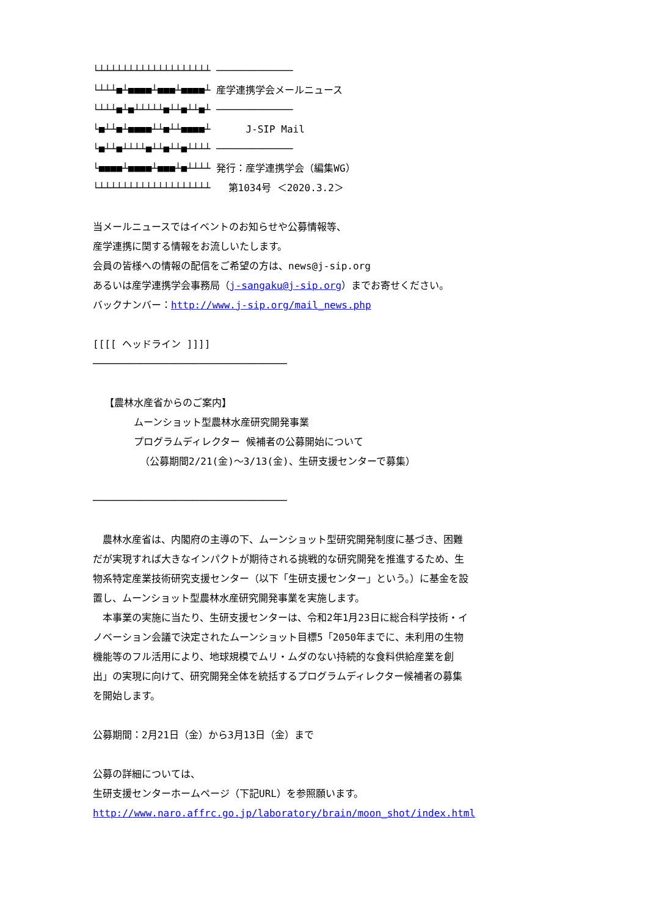└┴┴┴┴┴┴┴┴┴┴┴┴┴┴┴┴┴┴┴ ─────────────
└┴┴┴■┴■■■■┴■■■┴■■■■┴ 産学連携学会メールニュース
└┴┴┴■┴■┴┴┴┴┴■┴┴■┴┴■┴ ─────────────
└■┴┴■┴■■■■┴┴■┴┴■■■■┴ J-SIP Mail
└■┴┴■┴┴┴┴■┴┴■┴┴■┴┴┴┴ ─────────────
└■■■■┴■■■■┴■■■┴■┴┴┴┴ 発行：産学連携学会（編集WG）
└┴┴┴┴┴┴┴┴┴┴┴┴┴┴┴┴┴┴┴ 第1034号 ＜2020.3.2＞
当メールニュースではイベントのお知らせや公募情報等、
産学連携に関する情報をお流しいたします。
会員の皆様への情報の配信をご希望の方は、news@j-sip.org
あるいは産学連携学会事務局（j-sangaku@j-sip.org）までお寄せください。
バックナンバー：http://www.j-sip.org/mail_news.php
[[[[ ヘッドライン ]]]]
─────────────────────────────────
【農林水産省からのご案内】
ムーンショット型農林水産研究開発事業
プログラムディレクター 候補者の公募開始について
（公募期間2/21(金)～3/13(金)、生研支援センターで募集）
─────────────────────────────────
　農林水産省は、内閣府の主導の下、ムーンショット型研究開発制度に基づき、困難だが実現すれば大きなインパクトが期待される挑戦的な研究開発を推進するため、生物系特定産業技術研究支援センター（以下「生研支援センター」という。）に基金を設置し、ムーンショット型農林水産研究開発事業を実施します。
　本事業の実施に当たり、生研支援センターは、令和2年1月23日に総合科学技術・イノベーション会議で決定されたムーンショット目標5「2050年までに、未利用の生物機能等のフル活用により、地球規模でムリ・ムダのない持続的な食料供給産業を創出」の実現に向けて、研究開発全体を統括するプログラムディレクター候補者の募集を開始します。
公募期間：2月21日（金）から3月13日（金）まで
公募の詳細については、
生研支援センターホームページ（下記URL）を参照願います。
http://www.naro.affrc.go.jp/laboratory/brain/moon_shot/index.html